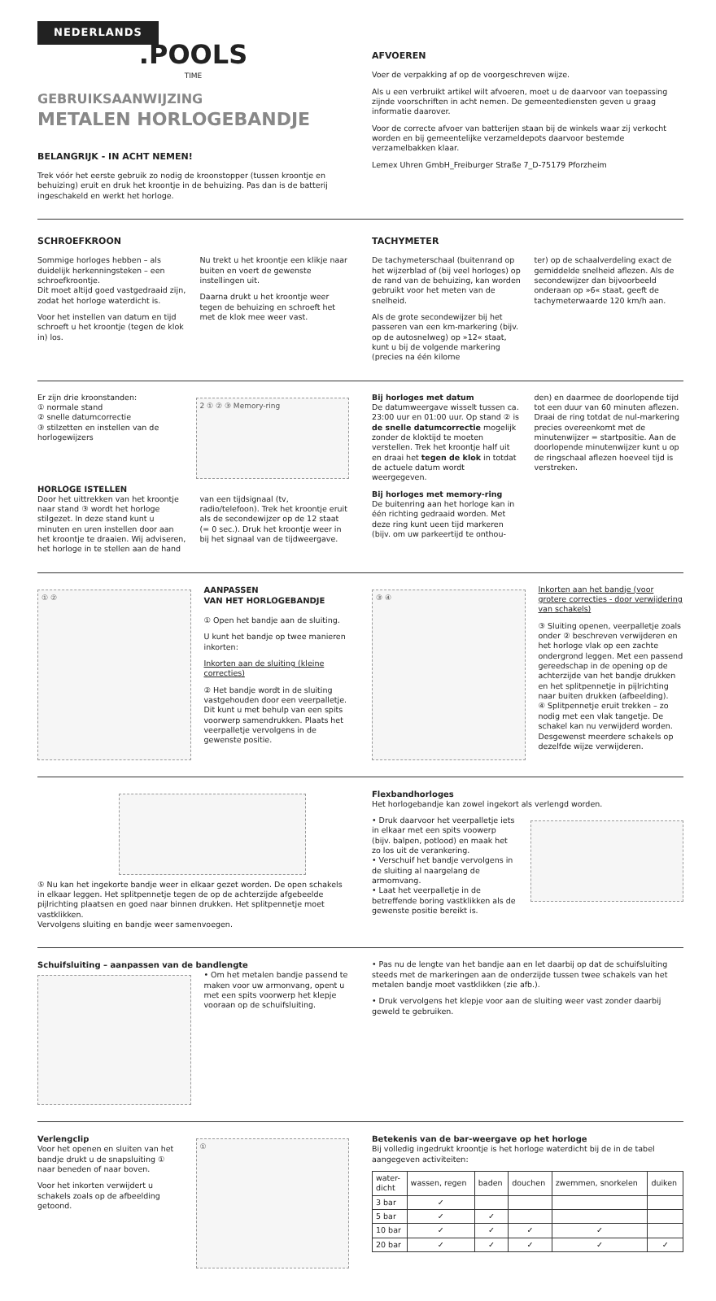NEDERLANDS
.POOLS
TIME
GEBRUIKSAANWIJZING
METALEN HORLOGEBANDJE
BELANGRIJK - IN ACHT NEMEN!
Trek vóór het eerste gebruik zo nodig de kroonstopper (tussen kroontje en behuizing) eruit en druk het kroontje in de behuizing. Pas dan is de batterij ingeschakeld en werkt het horloge.
AFVOEREN
Voer de verpakking af op de voorgeschreven wijze.
Als u een verbruikt artikel wilt afvoeren, moet u de daarvoor van toepassing zijnde voorschriften in acht nemen. De gemeentediensten geven u graag informatie daarover.
Voor de correcte afvoer van batterijen staan bij de winkels waar zij verkocht worden en bij gemeentelijke verzameldepots daarvoor bestemde verzamelbakken klaar.
Lemex Uhren GmbH_Freiburger Straße 7_D-75179 Pforzheim
SCHROEFKROON
Sommige horloges hebben – als duidelijk herkenningsteken – een schroefkroontje.
Dit moet altijd goed vastgedraaid zijn, zodat het horloge waterdicht is.
Voor het instellen van datum en tijd schroeft u het kroontje (tegen de klok in) los.
Nu trekt u het kroontje een klikje naar buiten en voert de gewenste instellingen uit.
Daarna drukt u het kroontje weer tegen de behuizing en schroeft het met de klok mee weer vast.
TACHYMETER
De tachymeterschaal (buitenrand op het wijzerblad of (bij veel horloges) op de rand van de behuizing, kan worden gebruikt voor het meten van de snelheid.
Als de grote secondewijzer bij het passeren van een km-markering (bijv. op de autosnelweg) op »12« staat, kunt u bij de volgende markering (precies na één kilome
ter) op de schaalverdeling exact de gemiddelde snelheid aflezen. Als de secondewijzer dan bijvoorbeeld onderaan op »6« staat, geeft de tachymeterwaarde 120 km/h aan.
Er zijn drie kroonstanden:
① normale stand
② snelle datumcorrectie
③ stilzetten en instellen van de horlogewijzers
2 ① ② ③ Memory-ring
HORLOGE ISTELLEN
Door het uittrekken van het kroontje naar stand ③ wordt het horloge stilgezet. In deze stand kunt u minuten en uren instellen door aan het kroontje te draaien. Wij adviseren, het horloge in te stellen aan de hand
van een tijdsignaal (tv, radio/telefoon). Trek het kroontje eruit als de secondewijzer op de 12 staat (= 0 sec.). Druk het kroontje weer in bij het signaal van de tijdweergave.
Bij horloges met datum
De datumweergave wisselt tussen ca. 23:00 uur en 01:00 uur. Op stand ② is de snelle datumcorrectie mogelijk zonder de kloktijd te moeten verstellen. Trek het kroontje half uit en draai het tegen de klok in totdat de actuele datum wordt weergegeven.
Bij horloges met memory-ring
De buitenring aan het horloge kan in één richting gedraaid worden. Met deze ring kunt ueen tijd markeren (bijv. om uw parkeertijd te onthou-
den) en daarmee de doorlopende tijd tot een duur van 60 minuten aflezen. Draai de ring totdat de nul-markering precies overeenkomt met de minutenwijzer = startpositie. Aan de doorlopende minutenwijzer kunt u op de ringschaal aflezen hoeveel tijd is verstreken.
① ②
AANPASSEN
VAN HET HORLOGEBANDJE
① Open het bandje aan de sluiting.
U kunt het bandje op twee manieren inkorten:
Inkorten aan de sluiting (kleine correcties)
② Het bandje wordt in de sluiting vastgehouden door een veerpalletje. Dit kunt u met behulp van een spits voorwerp samendrukken. Plaats het veerpalletje vervolgens in de gewenste positie.
③ ④
Inkorten aan het bandje (voor grotere correcties - door verwijdering van schakels)
③ Sluiting openen, veerpalletje zoals onder ② beschreven verwijderen en het horloge vlak op een zachte ondergrond leggen. Met een passend gereedschap in de opening op de achterzijde van het bandje drukken en het splitpennetje in pijlrichting naar buiten drukken (afbeelding).
④ Splitpennetje eruit trekken – zo nodig met een vlak tangetje. De schakel kan nu verwijderd worden. Desgewenst meerdere schakels op dezelfde wijze verwijderen.
⑤ Nu kan het ingekorte bandje weer in elkaar gezet worden. De open schakels in elkaar leggen. Het splitpennetje tegen de op de achterzijde afgebeelde pijlrichting plaatsen en goed naar binnen drukken. Het splitpennetje moet vastklikken.
Vervolgens sluiting en bandje weer samenvoegen.
Flexbandhorloges
Het horlogebandje kan zowel ingekort als verlengd worden.
• Druk daarvoor het veerpalletje iets in elkaar met een spits voowerp (bijv. balpen, potlood) en maak het zo los uit de verankering.
• Verschuif het bandje vervolgens in de sluiting al naargelang de armomvang.
• Laat het veerpalletje in de betreffende boring vastklikken als de gewenste positie bereikt is.
Schuifsluiting – aanpassen van de bandlengte
• Om het metalen bandje passend te maken voor uw armonvang, opent u met een spits voorwerp het klepje vooraan op de schuifsluiting.
• Pas nu de lengte van het bandje aan en let daarbij op dat de schuifsluiting steeds met de markeringen aan de onderzijde tussen twee schakels van het metalen bandje moet vastklikken (zie afb.).
• Druk vervolgens het klepje voor aan de sluiting weer vast zonder daarbij geweld te gebruiken.
Verlengclip
Voor het openen en sluiten van het bandje drukt u de snapsluiting ① naar beneden of naar boven.
Voor het inkorten verwijdert u schakels zoals op de afbeelding getoond.
①
Betekenis van de bar-weergave op het horloge
Bij volledig ingedrukt kroontje is het horloge waterdicht bij de in de tabel aangegeven activiteiten:
| water- dicht | wassen, regen | baden | douchen | zwemmen, snorkelen | duiken |
| --- | --- | --- | --- | --- | --- |
| 3 bar | ✓ | | | | |
| 5 bar | ✓ | ✓ | | | |
| 10 bar | ✓ | ✓ | ✓ | ✓ | |
| 20 bar | ✓ | ✓ | ✓ | ✓ | ✓ |